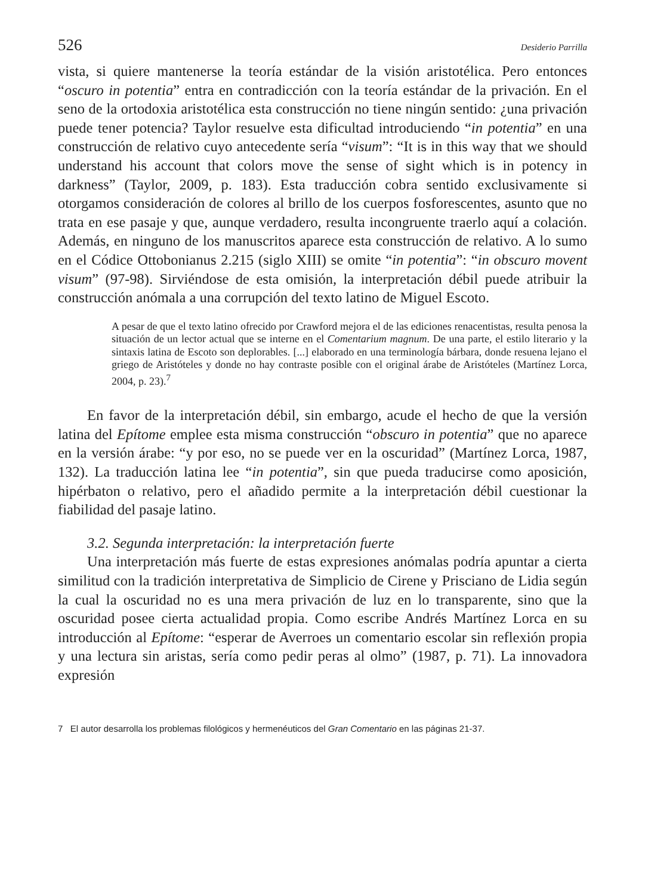526 Desiderio Parrilla
vista, si quiere mantenerse la teoría estándar de la visión aristotélica. Pero entonces “oscuro in potentia” entra en contradicción con la teoría estándar de la privación. En el seno de la ortodoxia aristotélica esta construcción no tiene ningún sentido: ¿una privación puede tener potencia? Taylor resuelve esta dificultad introduciendo “in potentia” en una construcción de relativo cuyo antecedente sería “visum”: “It is in this way that we should understand his account that colors move the sense of sight which is in potency in darkness” (Taylor, 2009, p. 183). Esta traducción cobra sentido exclusivamente si otorgamos consideración de colores al brillo de los cuerpos fosforescentes, asunto que no trata en ese pasaje y que, aunque verdadero, resulta incongruente traerlo aquí a colación. Además, en ninguno de los manuscritos aparece esta construcción de relativo. A lo sumo en el Códice Ottobonianus 2.215 (siglo XIII) se omite “in potentia”: “in obscuro movent visum” (97-98). Sirviéndose de esta omisión, la interpretación débil puede atribuir la construcción anómala a una corrupción del texto latino de Miguel Escoto.
A pesar de que el texto latino ofrecido por Crawford mejora el de las ediciones renacentistas, resulta penosa la situación de un lector actual que se interne en el Comentarium magnum. De una parte, el estilo literario y la sintaxis latina de Escoto son deplorables. [...] elaborado en una terminología bárbara, donde resuena lejano el griego de Aristóteles y donde no hay contraste posible con el original árabe de Aristóteles (Martínez Lorca, 2004, p. 23).<sup>7</sup>
En favor de la interpretación débil, sin embargo, acude el hecho de que la versión latina del Epítome emplee esta misma construcción “obscuro in potentia” que no aparece en la versión árabe: “y por eso, no se puede ver en la oscuridad” (Martínez Lorca, 1987, 132). La traducción latina lee “in potentia”, sin que pueda traducirse como aposición, hipérbaton o relativo, pero el añadido permite a la interpretación débil cuestionar la fiabilidad del pasaje latino.
3.2. Segunda interpretación: la interpretación fuerte
Una interpretación más fuerte de estas expresiones anómalas podría apuntar a cierta similitud con la tradición interpretativa de Simplicio de Cirene y Prisciano de Lidia según la cual la oscuridad no es una mera privación de luz en lo transparente, sino que la oscuridad posee cierta actualidad propia. Como escribe Andrés Martínez Lorca en su introducción al Epítome: “esperar de Averroes un comentario escolar sin reflexión propia y una lectura sin aristas, sería como pedir peras al olmo” (1987, p. 71). La innovadora expresión
7 El autor desarrolla los problemas filológicos y hermenéuticos del Gran Comentario en las páginas 21-37.